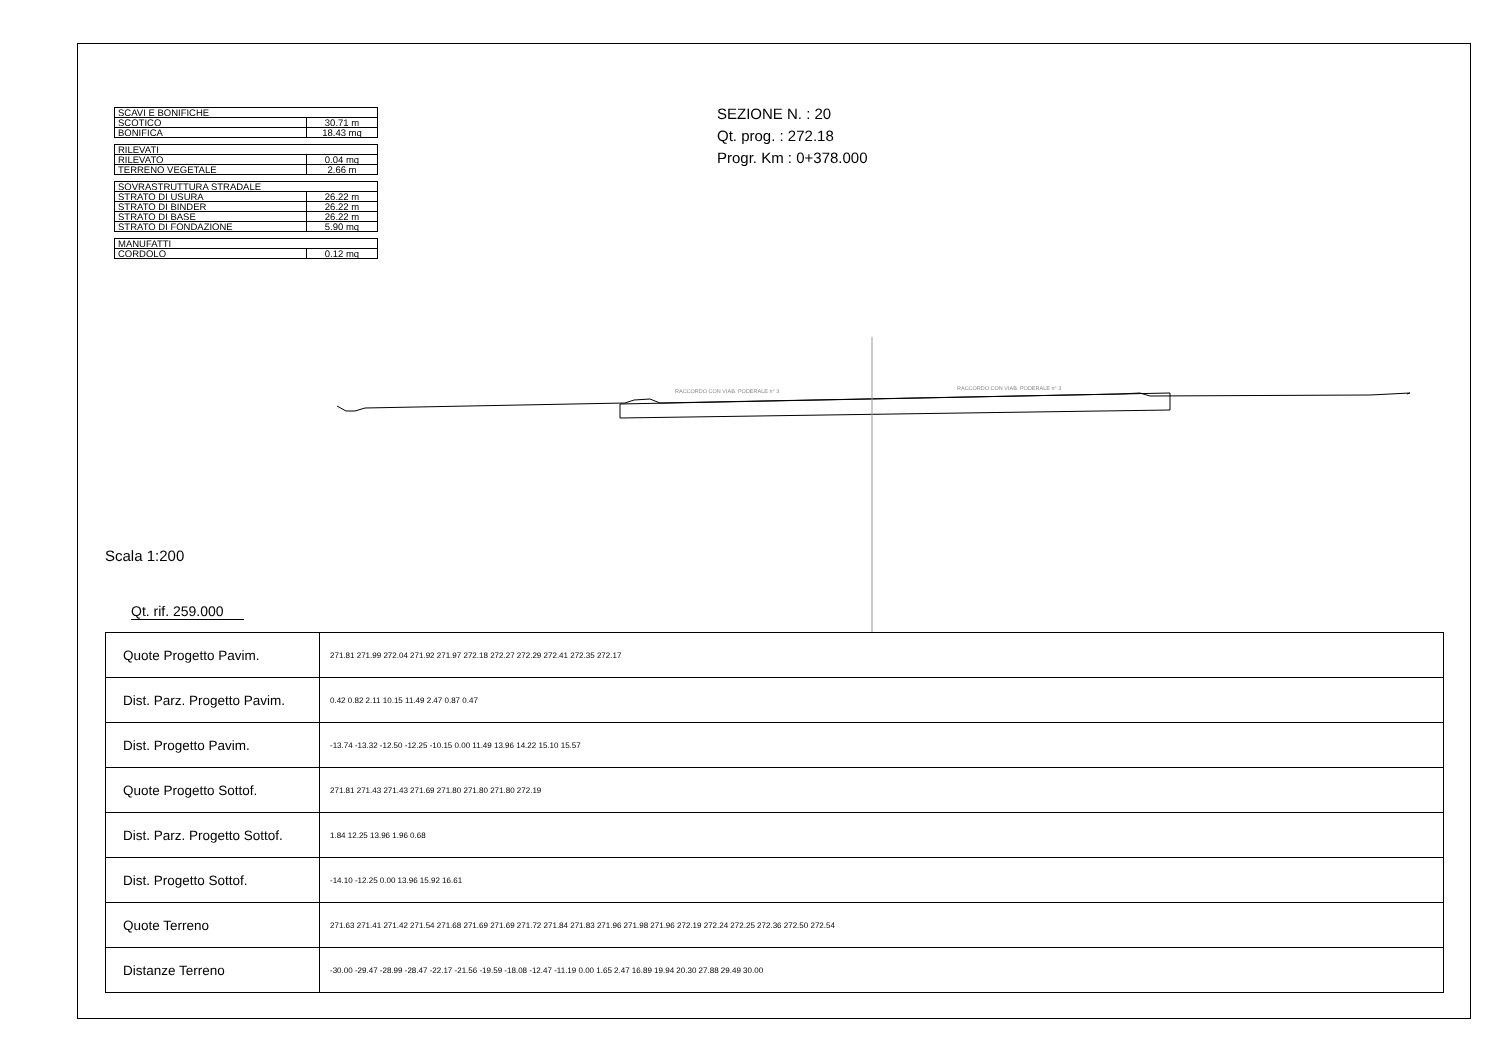| SCAVI E BONIFICHE | |
| SCOTICO | 30.71 m |
| BONIFICA | 18.43 mq |
| RILEVATI | |
| RILEVATO | 0.04 mq |
| TERRENO VEGETALE | 2.66 m |
| SOVRASTRUTTURA STRADALE | |
| STRATO DI USURA | 26.22 m |
| STRATO DI BINDER | 26.22 m |
| STRATO DI BASE | 26.22 m |
| STRATO DI FONDAZIONE | 5.90 mq |
| MANUFATTI | |
| CORDOLO | 0.12 mq |
SEZIONE N. : 20
Qt. prog. : 272.18
Progr. Km : 0+378.000
RACCORDO CON VIAB. PODERALE n° 3
RACCORDO CON VIAB. PODERALE n° 3
Scala 1:200
Qt. rif. 259.000
| Quote Progetto Pavim. | 271.81 271.99 272.04 271.92 271.97 272.18 272.27 272.29 272.41 272.35 272.17 |
| Dist. Parz. Progetto Pavim. | 0.42 0.82 2.11 10.15 11.49 2.47 0.87 0.47 |
| Dist. Progetto Pavim. | -13.74 -13.32 -12.50 -12.25 -10.15 0.00 11.49 13.96 14.22 15.10 15.57 |
| Quote Progetto Sottof. | 271.81 271.43 271.43 271.69 271.80 271.80 271.80 272.19 |
| Dist. Parz. Progetto Sottof. | 1.84 12.25 13.96 1.96 0.68 |
| Dist. Progetto Sottof. | -14.10 -12.25 0.00 13.96 15.92 16.61 |
| Quote Terreno | 271.63 271.41 271.42 271.54 271.68 271.69 271.69 271.72 271.84 271.83 271.96 271.98 271.96 272.19 272.24 272.25 272.36 272.50 272.54 |
| Distanze Terreno | -30.00 -29.47 -28.99 -28.47 -22.17 -21.56 -19.59 -18.08 -12.47 -11.19 0.00 1.65 2.47 16.89 19.94 20.30 27.88 29.49 30.00 |